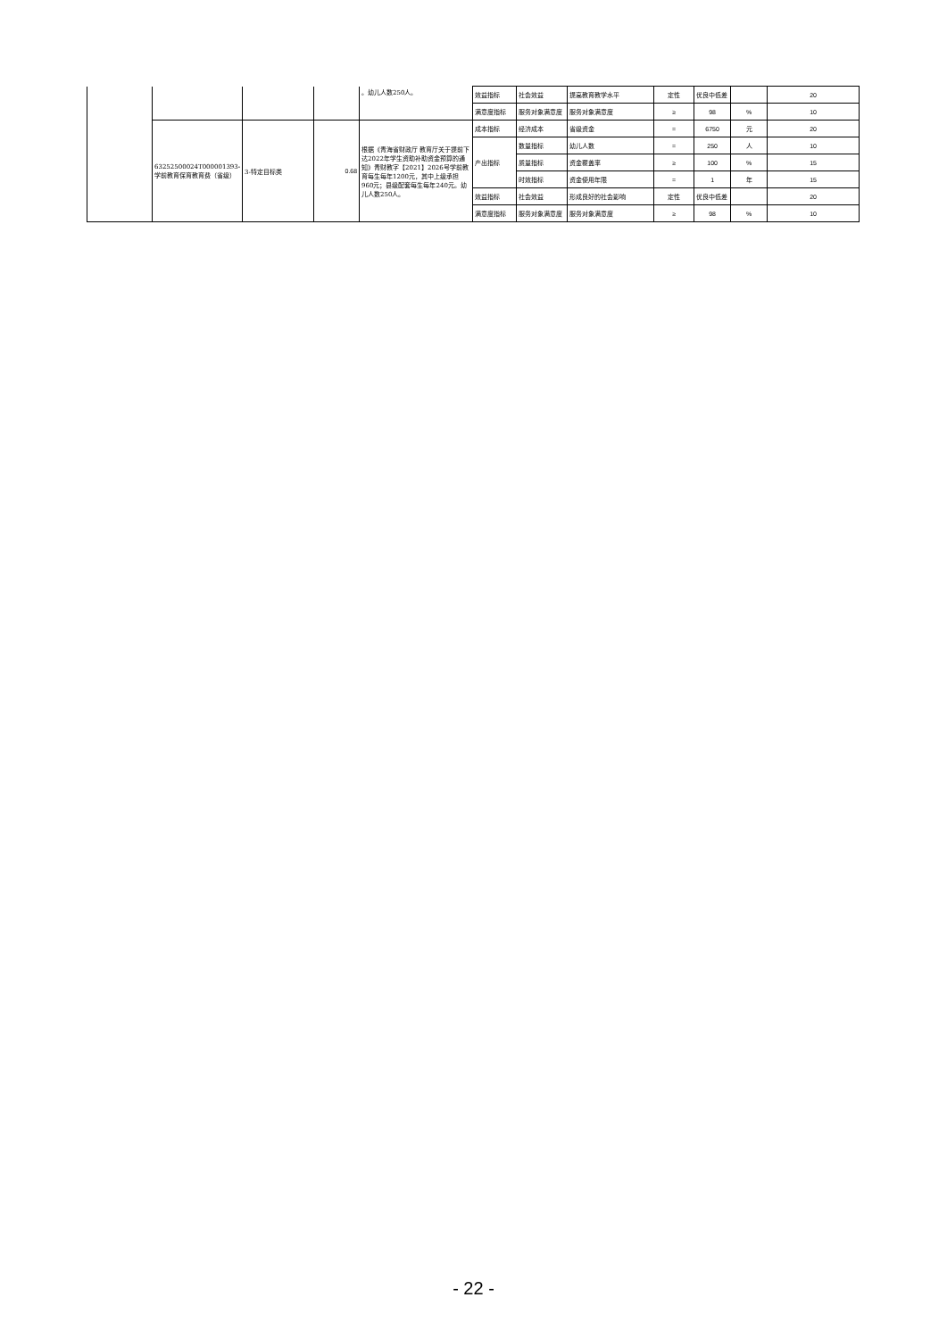| | | | | 。幼儿人数250人。 | 效益指标 | 社会效益 | 提高教育教学水平 | 定性 | 优良中低差 | | 20 |
| | | | | | 满意度指标 | 服务对象满意度 | 服务对象满意度 | ≥ | 98 | % | 10 |
| | 63252500024T000001393-学前教育保育教育费（省级） | 3-特定目标类 | 0.68 | 根据《青海省财政厅 教育厅关于提前下达2022年学生资助补助资金预算的通知》青财教字【2021】2026号学前教育每生每年1200元，其中上级承担960元；县级配套每生每年240元。幼儿人数250人。 | 成本指标 | 经济成本 | 省级资金 | = | 6750 | 元 | 20 |
| | | | | | 产出指标 | 数量指标 | 幼儿人数 | = | 250 | 人 | 10 |
| | | | | | | 质量指标 | 资金覆盖率 | ≥ | 100 | % | 15 |
| | | | | | | 时效指标 | 资金使用年限 | = | 1 | 年 | 15 |
| | | | | | 效益指标 | 社会效益 | 形成良好的社会影响 | 定性 | 优良中低差 | | 20 |
| | | | | | 满意度指标 | 服务对象满意度 | 服务对象满意度 | ≥ | 98 | % | 10 |
- 22 -